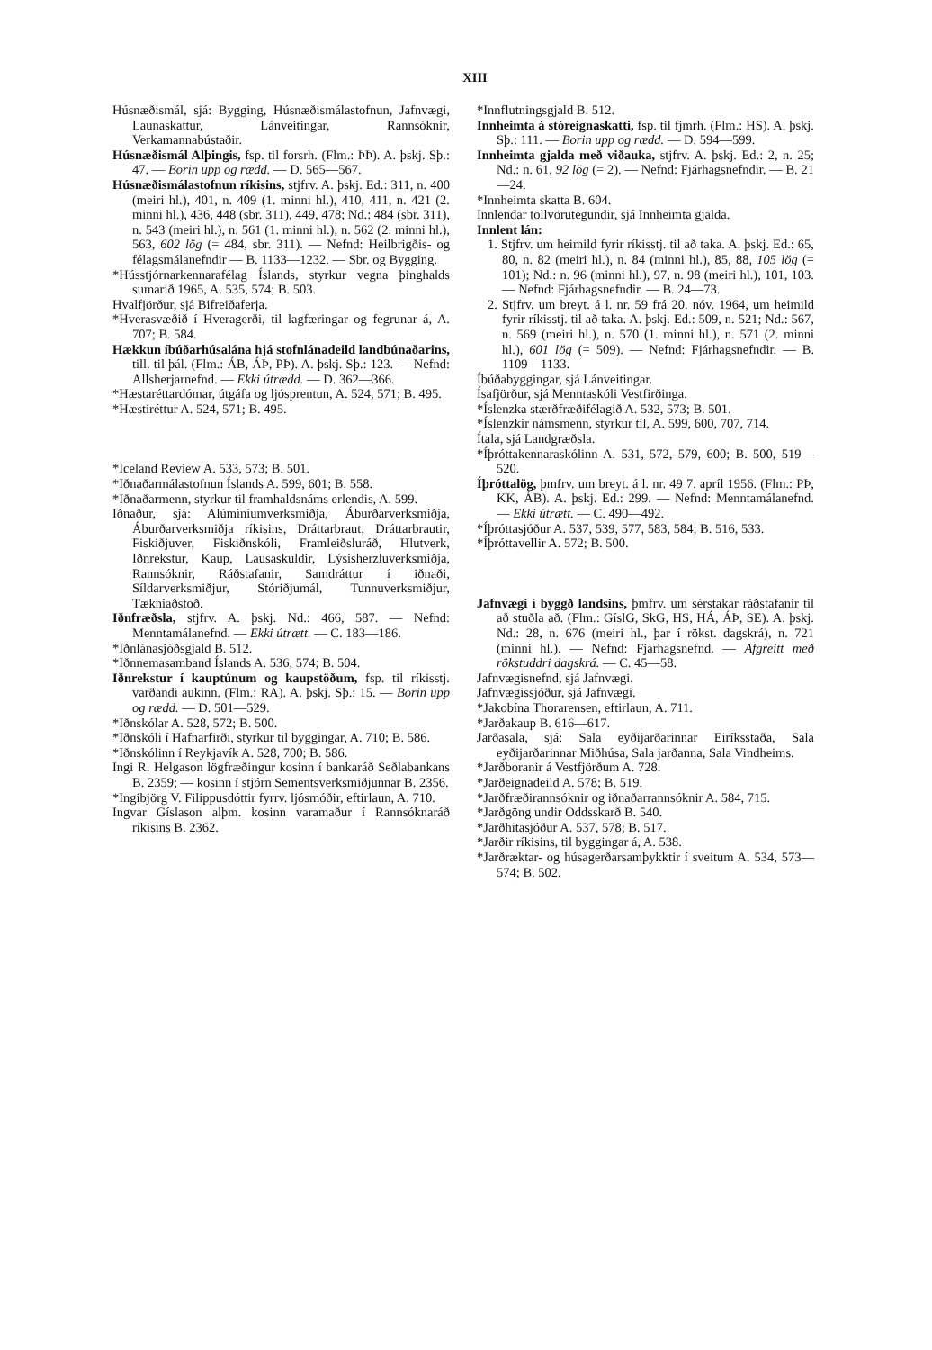XIII
Húsnæðismál, sjá: Bygging, Húsnæðismálastofnun, Jafnvægi, Launaskattur, Lánveitingar, Rannsóknir, Verkamannabústaðir.
Húsnæðismál Alþingis, fsp. til forsrh. (Flm.: ÞÞ). A. þskj. Sþ.: 47. — Borin upp og rædd. — D. 565—567.
Húsnæðismálastofnun ríkisins, stjfrv. A. þskj. Ed.: 311, n. 400 (meiri hl.), 401, n. 409 (1. minni hl.), 410, 411, n. 421 (2. minni hl.), 436, 448 (sbr. 311), 449, 478; Nd.: 484 (sbr. 311), n. 543 (meiri hl.), n. 561 (1. minni hl.), n. 562 (2. minni hl.), 563, 602 lög (= 484, sbr. 311). — Nefnd: Heilbrigðis- og félagsmálanefndir — B. 1133—1232. — Sbr. og Bygging.
*Hússtjórnarkennarafélag Íslands, styrkur vegna þinghalds sumarið 1965, A. 535, 574; B. 503.
Hvalfjörður, sjá Bifreiðaferja.
*Hverasvæðið í Hveragerði, til lagfæringar og fegrunar á, A. 707; B. 584.
Hækkun íbúðarhúsalána hjá stofnlánadeild landbúnaðarins, till. til þál. (Flm.: ÁB, ÁÞ, PÞ). A. þskj. Sþ.: 123. — Nefnd: Allsherjarnefnd. — Ekki útrædd. — D. 362—366.
*Hæstaréttardómar, útgáfa og ljósprentun, A. 524, 571; B. 495.
*Hæstiréttur A. 524, 571; B. 495.
*Iceland Review A. 533, 573; B. 501.
*Iðnaðarmálastofnun Íslands A. 599, 601; B. 558.
*Iðnaðarmenn, styrkur til framhaldsnáms erlendis, A. 599.
Iðnaður, sjá: Alúmíníumverksmiðja, Áburðarverksmiðja, Áburðarverksmiðja ríkisins, Dráttarbraut, Dráttarbrautir, Fiskiðjuver, Fiskiðnskóli, Framleiðsluráð, Hlutverk, Iðnrekstur, Kaup, Lausaskuldir, Lýsisherzluverksmiðja, Rannsóknir, Ráðstafanir, Samdráttur í iðnaði, Síldarverksmiðjur, Stóriðjumál, Tunnuverksmiðjur, Tækniaðstoð.
Iðnfræðsla, stjfrv. A. þskj. Nd.: 466, 587. — Nefnd: Menntamálanefnd. — Ekki útrætt. — C. 183—186.
*Iðnlánasjóðsgjald B. 512.
*Iðnnemasamband Íslands A. 536, 574; B. 504.
Iðnrekstur í kauptúnum og kaupstöðum, fsp. til ríkisstj. varðandi aukinn. (Flm.: RA). A. þskj. Sþ.: 15. — Borin upp og rædd. — D. 501—529.
*Iðnskólar A. 528, 572; B. 500.
*Iðnskóli í Hafnarfirði, styrkur til byggingar, A. 710; B. 586.
*Iðnskólinn í Reykjavík A. 528, 700; B. 586.
Ingi R. Helgason lögfræðingur kosinn í bankaráð Seðlabankans B. 2359; — kosinn í stjórn Sementsverksmiðjunnar B. 2356.
*Ingibjörg V. Filippusdóttir fyrrv. ljósmóðir, eftirlaun, A. 710.
Ingvar Gíslason alþm. kosinn varamaður í Rannsóknaráð ríkisins B. 2362.
*Innflutningsgjald B. 512.
Innheimta á stóreignaskatti, fsp. til fjmrh. (Flm.: HS). A. þskj. Sþ.: 111. — Borin upp og rædd. — D. 594—599.
Innheimta gjalda með viðauka, stjfrv. A. þskj. Ed.: 2, n. 25; Nd.: n. 61, 92 lög (= 2). — Nefnd: Fjárhagsnefndir. — B. 21—24.
*Innheimta skatta B. 604.
Innlendar tollvörutegundir, sjá Innheimta gjalda.
Innlent lán:
1. Stjfrv. um heimild fyrir ríkisstj. til að taka. A. þskj. Ed.: 65, 80, n. 82 (meiri hl.), n. 84 (minni hl.), 85, 88, 105 lög (= 101); Nd.: n. 96 (minni hl.), 97, n. 98 (meiri hl.), 101, 103. — Nefnd: Fjárhagsnefndir. — B. 24—73.
2. Stjfrv. um breyt. á l. nr. 59 frá 20. nóv. 1964, um heimild fyrir ríkisstj. til að taka. A. þskj. Ed.: 509, n. 521; Nd.: 567, n. 569 (meiri hl.), n. 570 (1. minni hl.), n. 571 (2. minni hl.), 601 lög (= 509). — Nefnd: Fjárhagsnefndir. — B. 1109—1133.
Íbúðabyggingar, sjá Lánveitingar.
Ísafjörður, sjá Menntaskóli Vestfirðinga.
*Íslenzka stærðfræðifélagið A. 532, 573; B. 501.
*Íslenzkir námsmenn, styrkur til, A. 599, 600, 707, 714.
Ítala, sjá Landgræðsla.
*Íþróttakennaraskólinn A. 531, 572, 579, 600; B. 500, 519—520.
Íþróttalög, þmfrv. um breyt. á l. nr. 49 7. apríl 1956. (Flm.: PÞ, KK, ÁB). A. þskj. Ed.: 299. — Nefnd: Menntamálanefnd. — Ekki útrætt. — C. 490—492.
*Íþróttasjóður A. 537, 539, 577, 583, 584; B. 516, 533.
*Íþróttavellir A. 572; B. 500.
Jafnvægi í byggð landsins, þmfrv. um sérstakar ráðstafanir til að stuðla að. (Flm.: GíslG, SkG, HS, HÁ, ÁÞ, SE). A. þskj. Nd.: 28, n. 676 (meiri hl., þar í rökst. dagskrá), n. 721 (minni hl.). — Nefnd: Fjárhagsnefnd. — Afgreitt með rökstuddri dagskrá. — C. 45—58.
Jafnvægisnefnd, sjá Jafnvægi.
Jafnvægissjóður, sjá Jafnvægi.
*Jakobína Thorarensen, eftirlaun, A. 711.
*Jarðakaup B. 616—617.
Jarðasala, sjá: Sala eyðijarðarinnar Eiríksstaða, Sala eyðijarðarinnar Miðhúsa, Sala jarðanna, Sala Vindheims.
*Jarðboranir á Vestfjörðum A. 728.
*Jarðeignadeild A. 578; B. 519.
*Jarðfræðirannsóknir og iðnaðarrannsóknir A. 584, 715.
*Jarðgöng undir Oddsskarð B. 540.
*Jarðhitasjóður A. 537, 578; B. 517.
*Jarðir ríkisins, til byggingar á, A. 538.
*Jarðræktar- og húsagerðarsamþykktir í sveitum A. 534, 573—574; B. 502.